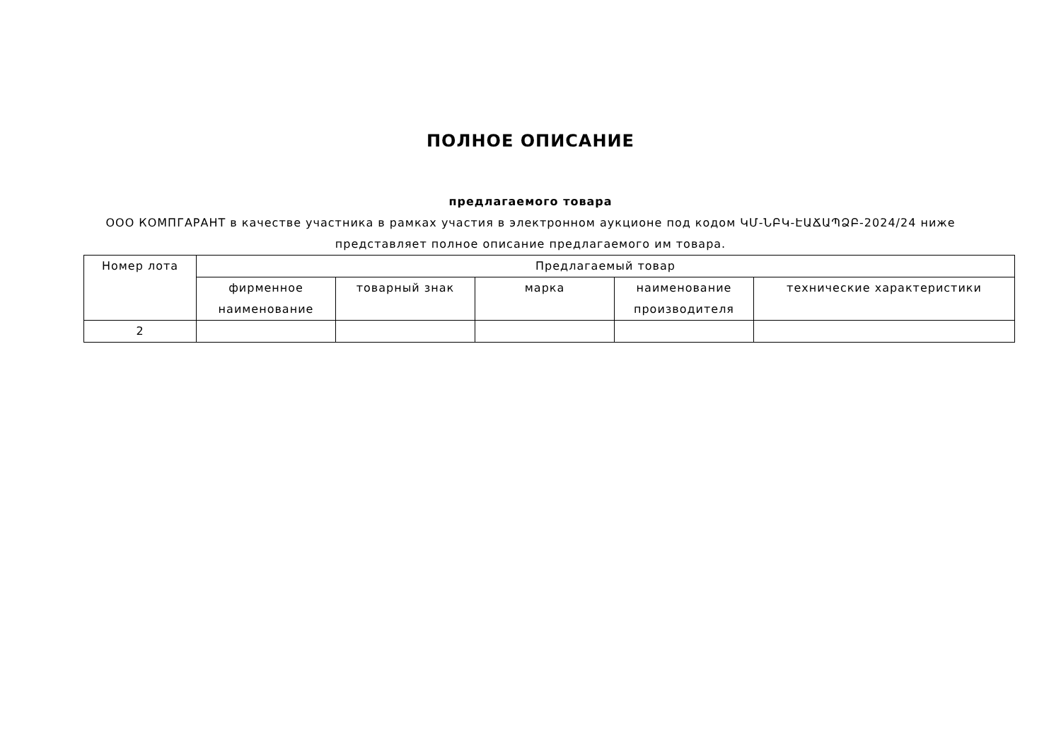ПОЛНОЕ ОПИСАНИЕ
предлагаемого товара
ООО КОМПГАРАНТ в качестве участника в рамках участия в электронном аукционе под кодом ԿՄ-ՆԲԿ-ԷԱՃԱՊՁԲ-2024/24 ниже представляет полное описание предлагаемого им товара.
| Номер лота | Предлагаемый товар | | | | |
| --- | --- | --- | --- | --- | --- |
| | фирменное наименование | товарный знак | марка | наименование производителя | технические характеристики |
| 2 | | | | | |